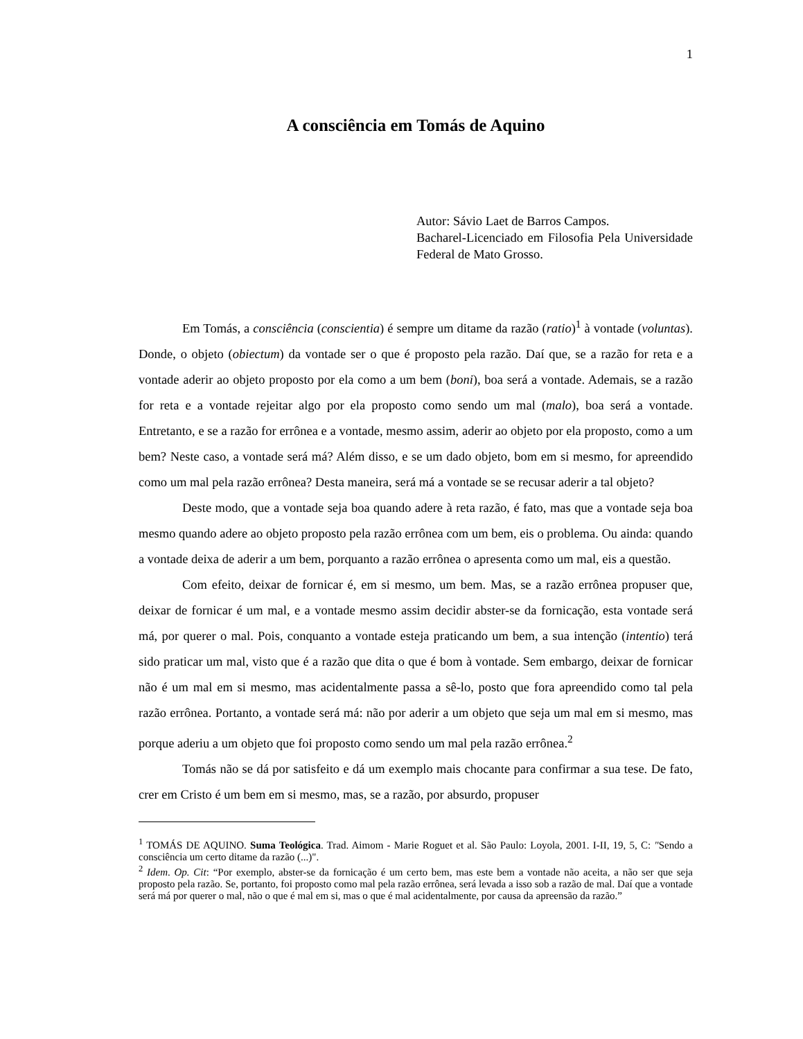1
A consciência em Tomás de Aquino
Autor: Sávio Laet de Barros Campos.
Bacharel-Licenciado em Filosofia Pela Universidade Federal de Mato Grosso.
Em Tomás, a consciência (conscientia) é sempre um ditame da razão (ratio)<sup>1</sup> à vontade (voluntas). Donde, o objeto (obiectum) da vontade ser o que é proposto pela razão. Daí que, se a razão for reta e a vontade aderir ao objeto proposto por ela como a um bem (boni), boa será a vontade. Ademais, se a razão for reta e a vontade rejeitar algo por ela proposto como sendo um mal (malo), boa será a vontade. Entretanto, e se a razão for errônea e a vontade, mesmo assim, aderir ao objeto por ela proposto, como a um bem? Neste caso, a vontade será má? Além disso, e se um dado objeto, bom em si mesmo, for apreendido como um mal pela razão errônea? Desta maneira, será má a vontade se se recusar aderir a tal objeto?
Deste modo, que a vontade seja boa quando adere à reta razão, é fato, mas que a vontade seja boa mesmo quando adere ao objeto proposto pela razão errônea com um bem, eis o problema. Ou ainda: quando a vontade deixa de aderir a um bem, porquanto a razão errônea o apresenta como um mal, eis a questão.
Com efeito, deixar de fornicar é, em si mesmo, um bem. Mas, se a razão errônea propuser que, deixar de fornicar é um mal, e a vontade mesmo assim decidir abster-se da fornicação, esta vontade será má, por querer o mal. Pois, conquanto a vontade esteja praticando um bem, a sua intenção (intentio) terá sido praticar um mal, visto que é a razão que dita o que é bom à vontade. Sem embargo, deixar de fornicar não é um mal em si mesmo, mas acidentalmente passa a sê-lo, posto que fora apreendido como tal pela razão errônea. Portanto, a vontade será má: não por aderir a um objeto que seja um mal em si mesmo, mas porque aderiu a um objeto que foi proposto como sendo um mal pela razão errônea.<sup>2</sup>
Tomás não se dá por satisfeito e dá um exemplo mais chocante para confirmar a sua tese. De fato, crer em Cristo é um bem em si mesmo, mas, se a razão, por absurdo, propuser
<sup>1</sup> TOMÁS DE AQUINO. Suma Teológica. Trad. Aimom - Marie Roguet et al. São Paulo: Loyola, 2001. I-II, 19, 5, C: "Sendo a consciência um certo ditame da razão (...)".
<sup>2</sup> Idem. Op. Cit: “Por exemplo, abster-se da fornicação é um certo bem, mas este bem a vontade não aceita, a não ser que seja proposto pela razão. Se, portanto, foi proposto como mal pela razão errônea, será levada a isso sob a razão de mal. Daí que a vontade será má por querer o mal, não o que é mal em si, mas o que é mal acidentalmente, por causa da apreensão da razão.”